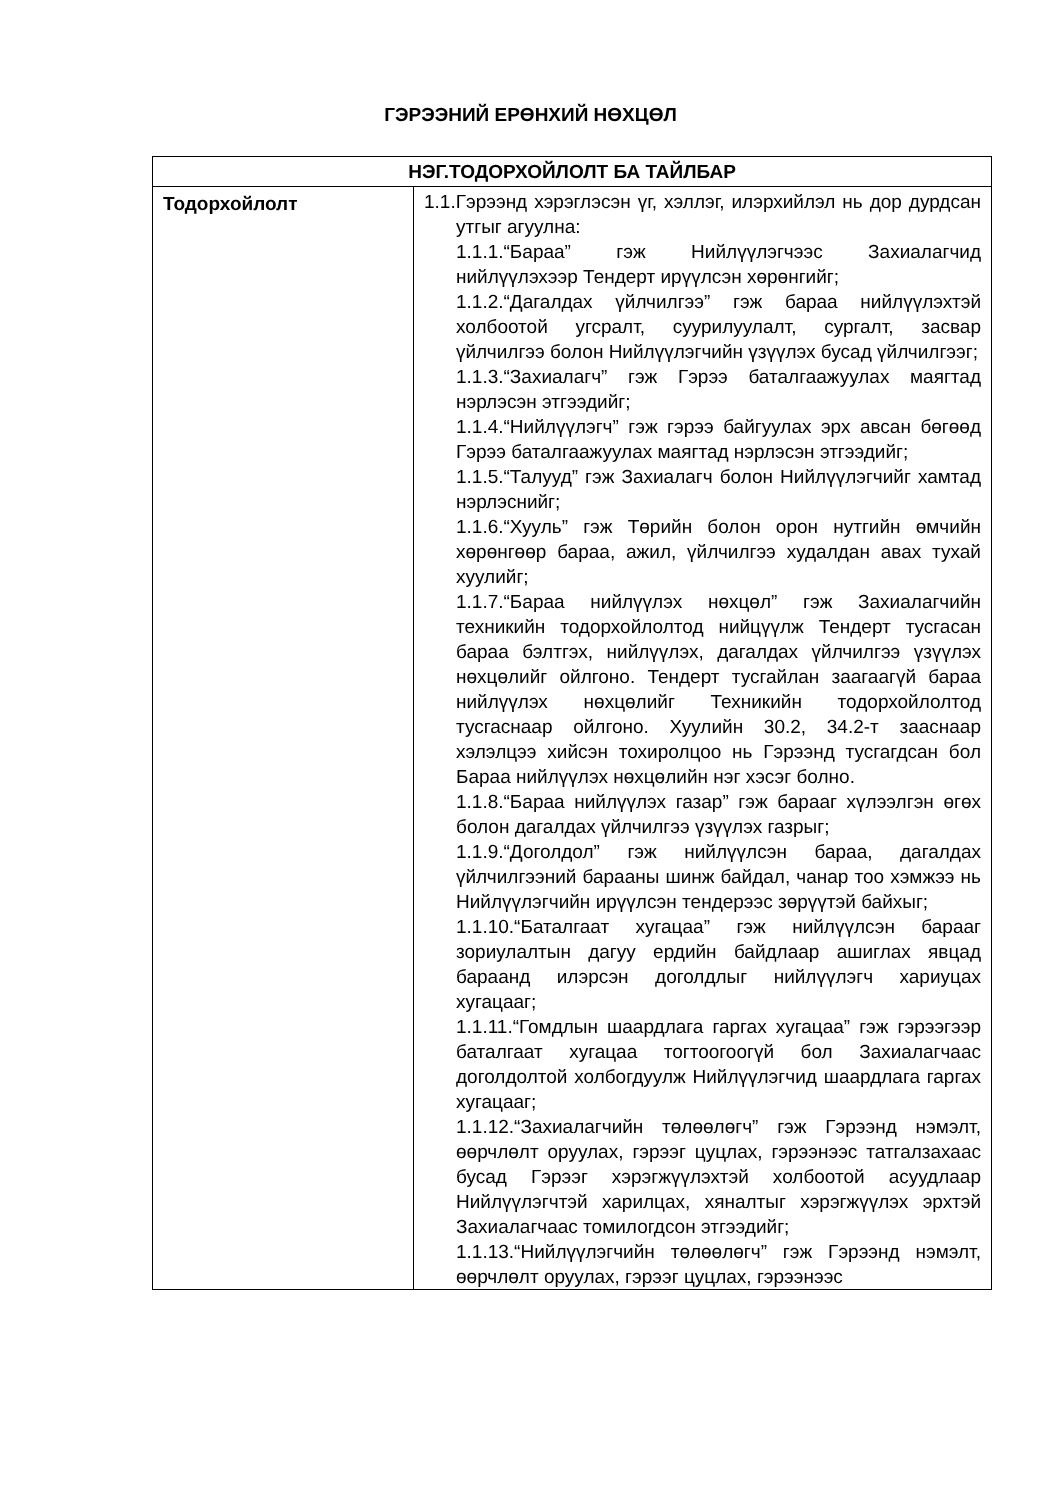ГЭРЭЭНИЙ ЕРӨНХИЙ НӨХЦӨЛ
| НЭГ.ТОДОРХОЙЛОЛТ БА ТАЙЛБАР | |
| --- | --- |
| Тодорхойлолт | 1.1.Гэрээнд хэрэглэсэн үг, хэллэг, илэрхийлэл нь дор дурдсан утгыг агуулна: 1.1.1.“Бараа” гэж Нийлүүлэгчээс Захиалагчид нийлүүлэхээр Тендерт ирүүлсэн хөрөнгийг; 1.1.2.“Дагалдах үйлчилгээ” гэж бараа нийлүүлэхтэй холбоотой угсралт, суурилуулалт, сургалт, засвар үйлчилгээ болон Нийлүүлэгчийн үзүүлэх бусад үйлчилгээг; 1.1.3.“Захиалагч” гэж Гэрээ баталгаажуулах маягтад нэрлэсэн этгээдийг; 1.1.4.“Нийлүүлэгч” гэж гэрээ байгуулах эрх авсан бөгөөд Гэрээ баталгаажуулах маягтад нэрлэсэн этгээдийг; 1.1.5.“Талууд” гэж Захиалагч болон Нийлүүлэгчийг хамтад нэрлэснийг; 1.1.6.“Хууль” гэж Төрийн болон орон нутгийн өмчийн хөрөнгөөр бараа, ажил, үйлчилгээ худалдан авах тухай хуулийг; 1.1.7.“Бараа нийлүүлэх нөхцөл” гэж Захиалагчийн техникийн тодорхойлолтод нийцүүлж Тендерт тусгасан бараа бэлтгэх, нийлүүлэх, дагалдах үйлчилгээ үзүүлэх нөхцөлийг ойлгоно. Тендерт тусгайлан заагаагүй бараа нийлүүлэх нөхцөлийг Техникийн тодорхойлолтод тусгаснаар ойлгоно. Хуулийн 30.2, 34.2-т зааснаар хэлэлцээ хийсэн тохиролцоо нь Гэрээнд тусгагдсан бол Бараа нийлүүлэх нөхцөлийн нэг хэсэг болно. 1.1.8.“Бараа нийлүүлэх газар” гэж барааг хүлээлгэн өгөх болон дагалдах үйлчилгээ үзүүлэх газрыг; 1.1.9.“Доголдол” гэж нийлүүлсэн бараа, дагалдах үйлчилгээний барааны шинж байдал, чанар тоо хэмжээ нь Нийлүүлэгчийн ирүүлсэн тендерээс зөрүүтэй байхыг; 1.1.10.“Баталгаат хугацаа” гэж нийлүүлсэн барааг зориулалтын дагуу ердийн байдлаар ашиглах явцад бараанд илэрсэн доголдлыг нийлүүлэгч хариуцах хугацааг; 1.1.11.“Гомдлын шаардлага гаргах хугацаа” гэж гэрээгээр баталгаат хугацаа тогтоогоогүй бол Захиалагчаас доголдолтой холбогдуулж Нийлүүлэгчид шаардлага гаргах хугацааг; 1.1.12.“Захиалагчийн төлөөлөгч” гэж Гэрээнд нэмэлт, өөрчлөлт оруулах, гэрээг цуцлах, гэрээнээс татгалзахаас бусад Гэрээг хэрэгжүүлэхтэй холбоотой асуудлаар Нийлүүлэгчтэй харилцах, хяналтыг хэрэгжүүлэх эрхтэй Захиалагчаас томилогдсон этгээдийг; 1.1.13.“Нийлүүлэгчийн төлөөлөгч” гэж Гэрээнд нэмэлт, өөрчлөлт оруулах, гэрээг цуцлах, гэрээнээс |